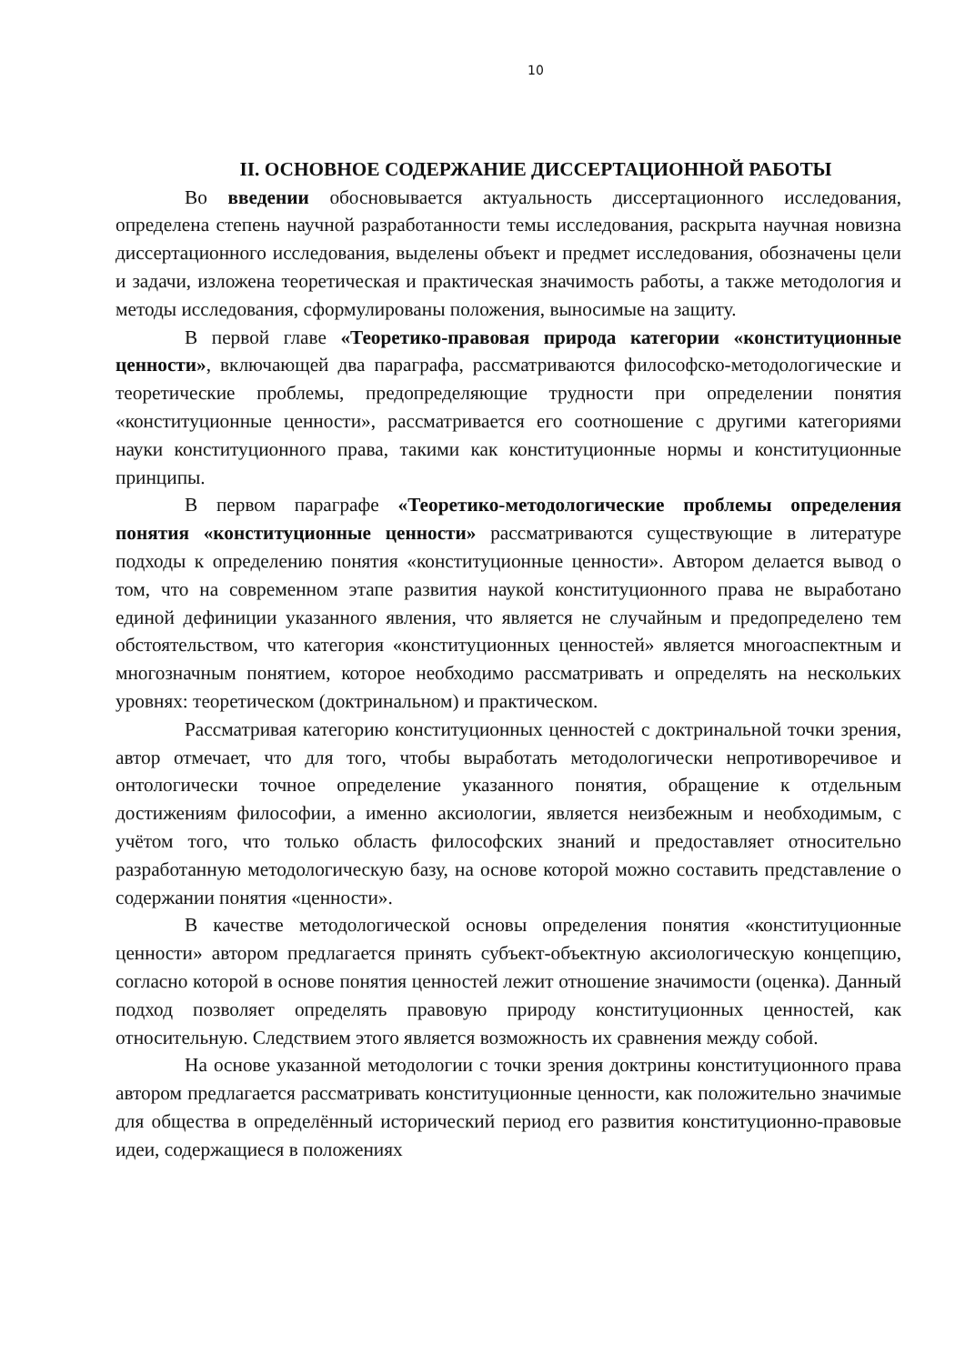10
II. ОСНОВНОЕ СОДЕРЖАНИЕ ДИССЕРТАЦИОННОЙ РАБОТЫ
Во введении обосновывается актуальность диссертационного исследования, определена степень научной разработанности темы исследования, раскрыта научная новизна диссертационного исследования, выделены объект и предмет исследования, обозначены цели и задачи, изложена теоретическая и практическая значимость работы, а также методология и методы исследования, сформулированы положения, выносимые на защиту.
В первой главе «Теоретико-правовая природа категории «конституционные ценности», включающей два параграфа, рассматриваются философско-методологические и теоретические проблемы, предопределяющие трудности при определении понятия «конституционные ценности», рассматривается его соотношение с другими категориями науки конституционного права, такими как конституционные нормы и конституционные принципы.
В первом параграфе «Теоретико-методологические проблемы определения понятия «конституционные ценности» рассматриваются существующие в литературе подходы к определению понятия «конституционные ценности». Автором делается вывод о том, что на современном этапе развития наукой конституционного права не выработано единой дефиниции указанного явления, что является не случайным и предопределено тем обстоятельством, что категория «конституционных ценностей» является многоаспектным и многозначным понятием, которое необходимо рассматривать и определять на нескольких уровнях: теоретическом (доктринальном) и практическом.
Рассматривая категорию конституционных ценностей с доктринальной точки зрения, автор отмечает, что для того, чтобы выработать методологически непротиворечивое и онтологически точное определение указанного понятия, обращение к отдельным достижениям философии, а именно аксиологии, является неизбежным и необходимым, с учётом того, что только область философских знаний и предоставляет относительно разработанную методологическую базу, на основе которой можно составить представление о содержании понятия «ценности».
В качестве методологической основы определения понятия «конституционные ценности» автором предлагается принять субъект-объектную аксиологическую концепцию, согласно которой в основе понятия ценностей лежит отношение значимости (оценка). Данный подход позволяет определять правовую природу конституционных ценностей, как относительную. Следствием этого является возможность их сравнения между собой.
На основе указанной методологии с точки зрения доктрины конституционного права автором предлагается рассматривать конституционные ценности, как положительно значимые для общества в определённый исторический период его развития конституционно-правовые идеи, содержащиеся в положениях